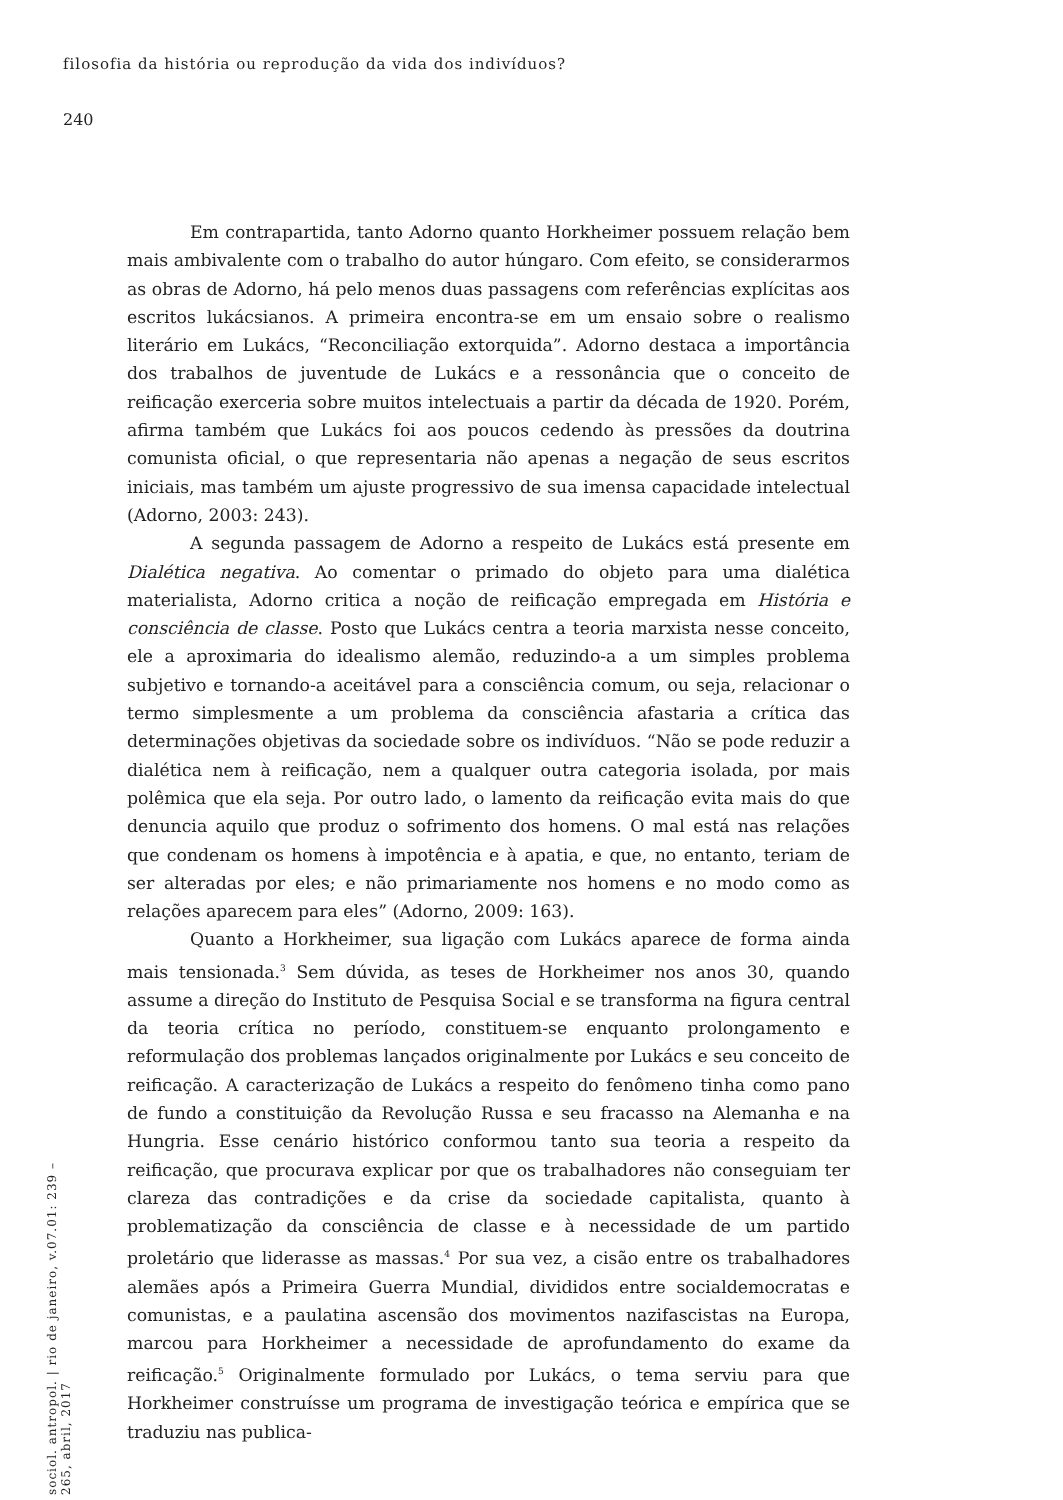filosofia da história ou reprodução da vida dos indivíduos?
240
Em contrapartida, tanto Adorno quanto Horkheimer possuem relação bem mais ambivalente com o trabalho do autor húngaro. Com efeito, se considerarmos as obras de Adorno, há pelo menos duas passagens com referências explícitas aos escritos lukácsianos. A primeira encontra-se em um ensaio sobre o realismo literário em Lukács, “Reconciliação extorquida”. Adorno destaca a importância dos trabalhos de juventude de Lukács e a ressonância que o conceito de reificação exerceria sobre muitos intelectuais a partir da década de 1920. Porém, afirma também que Lukács foi aos poucos cedendo às pressões da doutrina comunista oficial, o que representaria não apenas a negação de seus escritos iniciais, mas também um ajuste progressivo de sua imensa capacidade intelectual (Adorno, 2003: 243).
A segunda passagem de Adorno a respeito de Lukács está presente em Dialética negativa. Ao comentar o primado do objeto para uma dialética materialista, Adorno critica a noção de reificação empregada em História e consciência de classe. Posto que Lukács centra a teoria marxista nesse conceito, ele a aproximaria do idealismo alemão, reduzindo-a a um simples problema subjetivo e tornando-a aceitável para a consciência comum, ou seja, relacionar o termo simplesmente a um problema da consciência afastaria a crítica das determinações objetivas da sociedade sobre os indivíduos. “Não se pode reduzir a dialética nem à reificação, nem a qualquer outra categoria isolada, por mais polêmica que ela seja. Por outro lado, o lamento da reificação evita mais do que denuncia aquilo que produz o sofrimento dos homens. O mal está nas relações que condenam os homens à impotência e à apatia, e que, no entanto, teriam de ser alteradas por eles; e não primariamente nos homens e no modo como as relações aparecem para eles” (Adorno, 2009: 163).
Quanto a Horkheimer, sua ligação com Lukács aparece de forma ainda mais tensionada.<sup>3</sup> Sem dúvida, as teses de Horkheimer nos anos 30, quando assume a direção do Instituto de Pesquisa Social e se transforma na figura central da teoria crítica no período, constituem-se enquanto prolongamento e reformulação dos problemas lançados originalmente por Lukács e seu conceito de reificação. A caracterização de Lukács a respeito do fenômeno tinha como pano de fundo a constituição da Revolução Russa e seu fracasso na Alemanha e na Hungria. Esse cenário histórico conformou tanto sua teoria a respeito da reificação, que procurava explicar por que os trabalhadores não conseguiam ter clareza das contradições e da crise da sociedade capitalista, quanto à problematização da consciência de classe e à necessidade de um partido proletário que liderasse as massas.<sup>4</sup> Por sua vez, a cisão entre os trabalhadores alemães após a Primeira Guerra Mundial, divididos entre socialdemocratas e comunistas, e a paulatina ascensão dos movimentos nazifascistas na Europa, marcou para Horkheimer a necessidade de aprofundamento do exame da reificação.<sup>5</sup> Originalmente formulado por Lukács, o tema serviu para que Horkheimer construísse um programa de investigação teórica e empírica que se traduziu nas publica-
sociol. antropol. | rio de janeiro, v.07.01: 239 – 265, abril, 2017